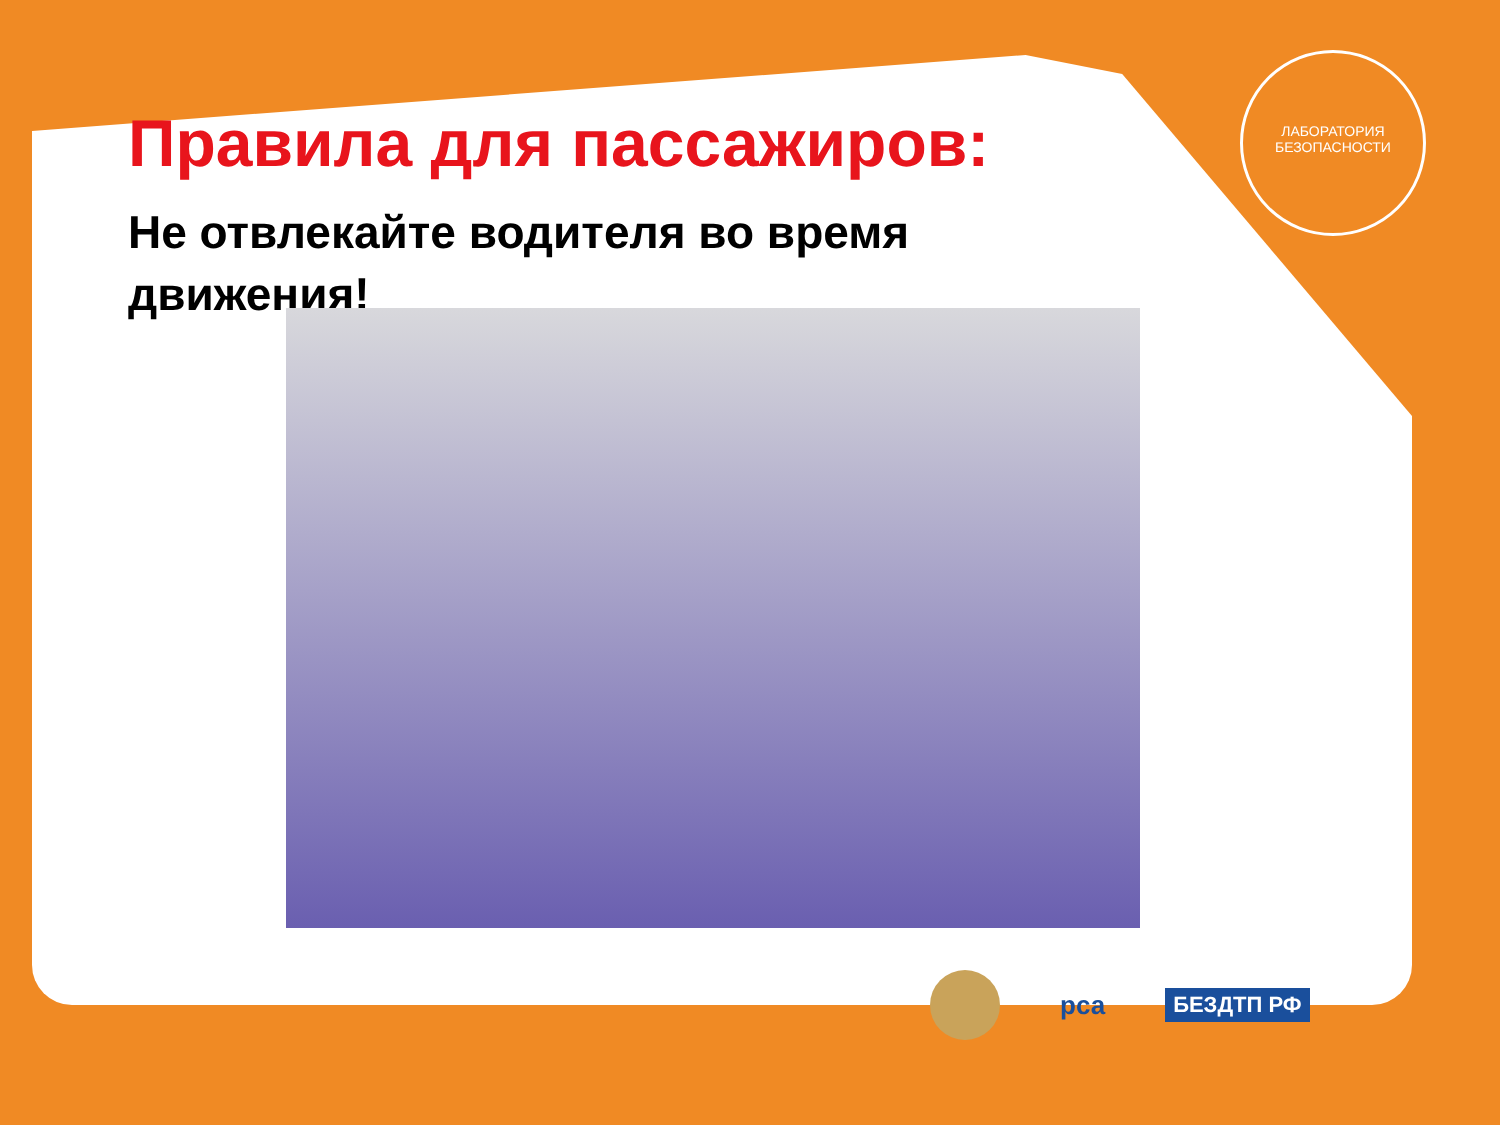Правила для пассажиров:
Не отвлекайте водителя во время движения!
ЛАБОРАТОРИЯ БЕЗОПАСНОСТИ
рса БЕЗДТП РФ